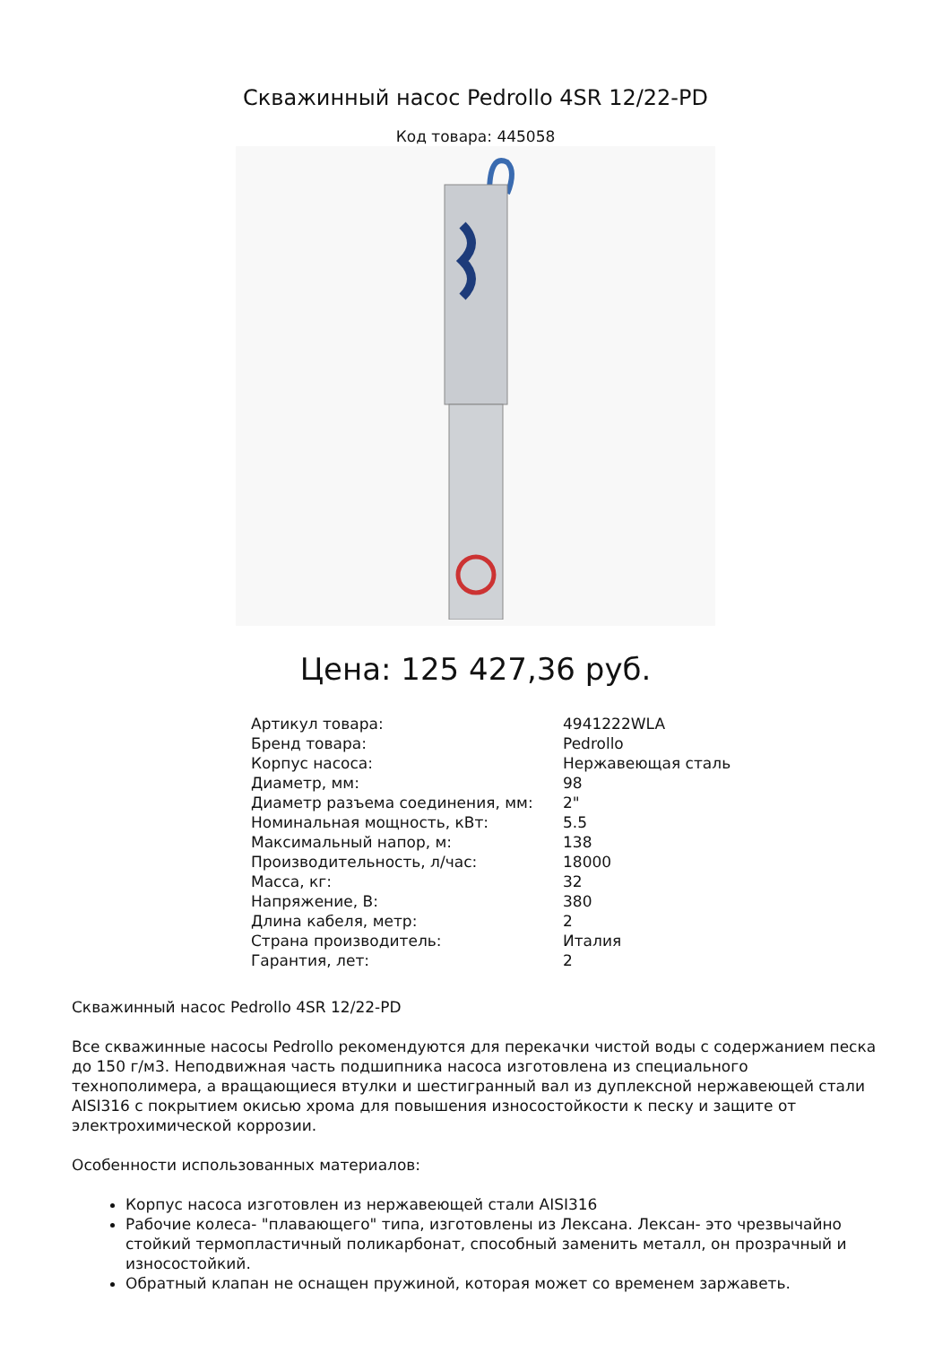Скважинный насос Pedrollo 4SR 12/22-PD
Код товара: 445058
Цена: 125 427,36 руб.
| Артикул товара: | 4941222WLA |
| Бренд товара: | Pedrollo |
| Корпус насоса: | Нержавеющая сталь |
| Диаметр, мм: | 98 |
| Диаметр разъема соединения, мм: | 2" |
| Номинальная мощность, кВт: | 5.5 |
| Максимальный напор, м: | 138 |
| Производительность, л/час: | 18000 |
| Масса, кг: | 32 |
| Напряжение, В: | 380 |
| Длина кабеля, метр: | 2 |
| Страна производитель: | Италия |
| Гарантия, лет: | 2 |
Скважинный насос Pedrollo 4SR 12/22-PD
Все скважинные насосы Pedrollo рекомендуются для перекачки чистой воды с содержанием песка до 150 г/м3. Неподвижная часть подшипника насоса изготовлена из специального технополимера, а вращающиеся втулки и шестигранный вал из дуплексной нержавеющей стали AISI316 с покрытием окисью хрома для повышения износостойкости к песку и защите от электрохимической коррозии.
Особенности использованных материалов:
Корпус насоса изготовлен из нержавеющей стали AISI316
Рабочие колеса- "плавающего" типа, изготовлены из Лексана. Лексан- это чрезвычайно стойкий термопластичный поликарбонат, способный заменить металл, он прозрачный и износостойкий.
Обратный клапан не оснащен пружиной, которая может со временем заржаветь.